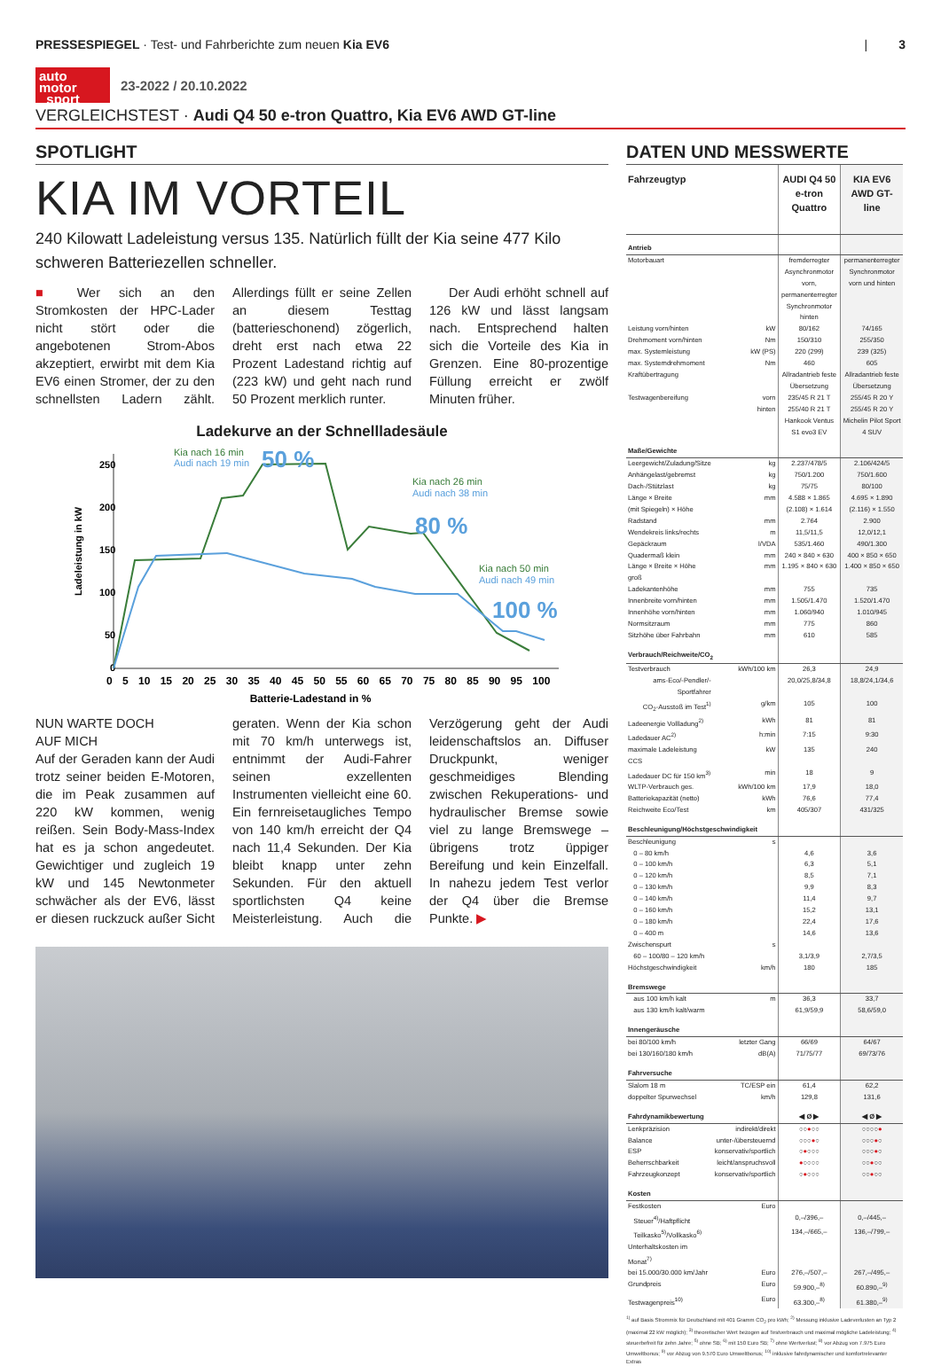PRESSESPIEGEL · Test- und Fahrberichte zum neuen Kia EV6
| 3
auto
motor
sport
23-2022 / 20.10.2022
VERGLEICHSTEST · Audi Q4 50 e-tron Quattro, Kia EV6 AWD GT-line
SPOTLIGHT
KIA IM VORTEIL
240 Kilowatt Ladeleistung versus 135. Natürlich füllt der Kia seine 477 Kilo schweren Batteriezellen schneller.
■ Wer sich an den Stromkosten der HPC-Lader nicht stört oder die angebotenen Strom-Abos akzeptiert, erwirbt mit dem Kia EV6 einen Stromer, der zu den schnellsten Ladern zählt. Allerdings füllt er seine Zellen an diesem Testtag (batterieschonend) zögerlich, dreht erst nach etwa 22 Prozent Ladestand richtig auf (223 kW) und geht nach rund 50 Prozent merklich runter.
Der Audi erhöht schnell auf 126 kW und lässt langsam nach. Entsprechend halten sich die Vorteile des Kia in Grenzen. Eine 80-prozentige Füllung erreicht er zwölf Minuten früher.
Ladekurve an der Schnellladesäule
250
200
150
100
50
0
Ladeleistung in kW
0 5 10 15 20 25 30 35 40 45 50 55 60 65 70 75 80 85 90 95 100
Batterie-Ladestand in %
Kia nach 16 min
Audi nach 19 min
50 %
Kia nach 26 min
Audi nach 38 min
80 %
Kia nach 50 min
Audi nach 49 min
100 %
NUN WARTE DOCH
AUF MICH
Auf der Geraden kann der Audi trotz seiner beiden E-Motoren, die im Peak zusammen auf 220 kW kommen, wenig reißen. Sein Body-Mass-Index hat es ja schon angedeutet. Gewichtiger und zugleich 19 kW und 145 Newtonmeter schwächer als der EV6, lässt er diesen ruckzuck außer Sicht geraten. Wenn der Kia schon mit 70 km/h unterwegs ist, entnimmt der Audi-Fahrer seinen exzellenten Instrumenten vielleicht eine 60. Ein fernreisetaugliches Tempo von 140 km/h erreicht der Q4 nach 11,4 Sekunden. Der Kia bleibt knapp unter zehn Sekunden. Für den aktuell sportlichsten Q4 keine Meisterleistung. Auch die Verzögerung geht der Audi leidenschaftslos an. Diffuser Druckpunkt, weniger geschmeidiges Blending zwischen Rekuperations- und hydraulischer Bremse sowie viel zu lange Bremswege – übrigens trotz üppiger Bereifung und kein Einzelfall. In nahezu jedem Test verlor der Q4 über die Bremse Punkte. ▶
DATEN UND MESSWERTE
| Fahrzeugtyp | | AUDI Q4 50 e-tron Quattro | KIA EV6 AWD GT-line |
| --- | --- | --- | --- |
| Antrieb | | | |
| Motorbauart | | fremderregter Asynchronmotor vorn, permanenterregter Synchronmotor hinten | permanenterregter Synchronmotor vorn und hinten |
| Leistung vorn/hinten | kW | 80/162 | 74/165 |
| Drehmoment vorn/hinten | Nm | 150/310 | 255/350 |
| max. Systemleistung | kW (PS) | 220 (299) | 239 (325) |
| max. Systemdrehmoment | Nm | 460 | 605 |
| Kraftübertragung | | Allradantrieb feste Übersetzung | Allradantrieb feste Übersetzung |
| Testwagenbereifung | vorn | 235/45 R 21 T | 255/45 R 20 Y |
| | hinten | 255/40 R 21 T Hankook Ventus S1 evo3 EV | 255/45 R 20 Y Michelin Pilot Sport 4 SUV |
| Maße/Gewichte | | | |
| Leergewicht/Zuladung/Sitze | kg | 2.237/478/5 | 2.106/424/5 |
| Anhängelast/gebremst | kg | 750/1.200 | 750/1.600 |
| Dach-/Stützlast | kg | 75/75 | 80/100 |
| Länge × Breite | mm | 4.588 × 1.865 | 4.695 × 1.890 |
| (mit Spiegeln) × Höhe | | (2.108) × 1.614 | (2.116) × 1.550 |
| Radstand | mm | 2.764 | 2.900 |
| Wendekreis links/rechts | m | 11,5/11,5 | 12,0/12,1 |
| Gepäckraum | l/VDA | 535/1.460 | 490/1.300 |
| Quadermaß klein | mm | 240 × 840 × 630 | 400 × 850 × 650 |
| Länge × Breite × Höhe groß | mm | 1.195 × 840 × 630 | 1.400 × 850 × 650 |
| Ladekantenhöhe | mm | 755 | 735 |
| Innenbreite vorn/hinten | mm | 1.505/1.470 | 1.520/1.470 |
| Innenhöhe vorn/hinten | mm | 1.060/940 | 1.010/945 |
| Normsitzraum | mm | 775 | 860 |
| Sitzhöhe über Fahrbahn | mm | 610 | 585 |
| Verbrauch/Reichweite/CO<sub>2</sub> | | | |
| Testverbrauch | kWh/100 km | 26,3 | 24,9 |
| ams-Eco/-Pendler/-Sportfahrer | | 20,0/25,8/34,8 | 18,8/24,1/34,6 |
| CO<sub>2</sub>-Ausstoß im Test<sup>1)</sup> | g/km | 105 | 100 |
| Ladeenergie Vollladung<sup>2)</sup> | kWh | 81 | 81 |
| Ladedauer AC<sup>2)</sup> | h:min | 7:15 | 9:30 |
| maximale Ladeleistung CCS | kW | 135 | 240 |
| Ladedauer DC für 150 km<sup>3)</sup> | min | 18 | 9 |
| WLTP-Verbrauch ges. | kWh/100 km | 17,9 | 18,0 |
| Batteriekapazität (netto) | kWh | 76,6 | 77,4 |
| Reichweite Eco/Test | km | 405/307 | 431/325 |
| Beschleunigung/Höchstgeschwindigkeit | | | |
| Beschleunigung | s | | |
| 0 – 80 km/h | | 4,6 | 3,6 |
| 0 – 100 km/h | | 6,3 | 5,1 |
| 0 – 120 km/h | | 8,5 | 7,1 |
| 0 – 130 km/h | | 9,9 | 8,3 |
| 0 – 140 km/h | | 11,4 | 9,7 |
| 0 – 160 km/h | | 15,2 | 13,1 |
| 0 – 180 km/h | | 22,4 | 17,6 |
| 0 – 400 m | | 14,6 | 13,6 |
| Zwischenspurt | s | | |
| 60 – 100/80 – 120 km/h | | 3,1/3,9 | 2,7/3,5 |
| Höchstgeschwindigkeit | km/h | 180 | 185 |
| Bremswege | | | |
| aus 100 km/h kalt | m | 36,3 | 33,7 |
| aus 130 km/h kalt/warm | | 61,9/59,9 | 58,6/59,0 |
| Innengeräusche | | | |
| bei 80/100 km/h | letzter Gang | 66/69 | 64/67 |
| bei 130/160/180 km/h | dB(A) | 71/75/77 | 69/73/76 |
| Fahrversuche | | | |
| Slalom 18 m | TC/ESP ein | 61,4 | 62,2 |
| doppelter Spurwechsel | km/h | 129,8 | 131,6 |
| Fahrdynamikbewertung | | ◀ Ø ▶ | ◀ Ø ▶ |
| Lenkpräzision | indirekt/direkt | ○○ ● ○○ | ○○○○ ● |
| Balance | unter-/übersteuernd | ○○○ ● ○ | ○○○ ● ○ |
| ESP | konservativ/sportlich | ○ ● ○○○ | ○○○ ● ○ |
| Beherrschbarkeit | leicht/anspruchsvoll | ● ○○○○ | ○○ ● ○○ |
| Fahrzeugkonzept | konservativ/sportlich | ○ ● ○○○ | ○○ ● ○○ |
| Kosten | | | |
| Festkosten | Euro | | |
| Steuer<sup>4)</sup>/Haftpflicht | | 0,–/396,– | 0,–/445,– |
| Teilkasko<sup>5)</sup>/Vollkasko<sup>6)</sup> | | 134,–/665,– | 136,–/799,– |
| Unterhaltskosten im Monat<sup>7)</sup> | | | |
| bei 15.000/30.000 km/Jahr | Euro | 276,–/507,– | 267,–/495,– |
| Grundpreis | Euro | 59.900,–<sup>8)</sup> | 60.890,–<sup>9)</sup> |
| Testwagenpreis<sup>10)</sup> | Euro | 63.300,–<sup>8)</sup> | 61.380,–<sup>9)</sup> |
<sup>1)</sup> auf Basis Strommix für Deutschland mit 401 Gramm CO<sub>2</sub> pro kWh; <sup>2)</sup> Messung inklusive Ladeverlusten an Typ 2 (maximal 22 kW möglich); <sup>3)</sup> theoretischer Wert bezogen auf Testverbrauch und maximal mögliche Ladeleistung; <sup>4)</sup> steuerbefreit für zehn Jahre; <sup>5)</sup> ohne SB; <sup>6)</sup> mit 150 Euro SB; <sup>7)</sup> ohne Wertverlust; <sup>8)</sup> vor Abzug von 7.975 Euro Umweltbonus; <sup>9)</sup> vor Abzug von 9.570 Euro Umweltbonus; <sup>10)</sup> inklusive fahrdynamischer und komfortrelevanter Extras